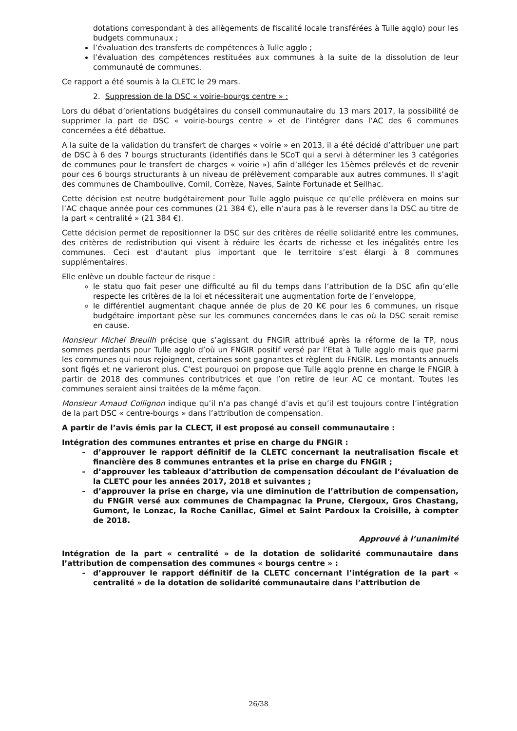dotations correspondant à des allègements de fiscalité locale transférées à Tulle agglo) pour les budgets communaux ;
l’évaluation des transferts de compétences à Tulle agglo ;
l’évaluation des compétences restituées aux communes à la suite de la dissolution de leur communauté de communes.
Ce rapport a été soumis à la CLETC le 29 mars.
2. Suppression de la DSC « voirie-bourgs centre » :
Lors du débat d’orientations budgétaires du conseil communautaire du 13 mars 2017, la possibilité de supprimer la part de DSC « voirie-bourgs centre » et de l’intégrer dans l’AC des 6 communes concernées a été débattue.
A la suite de la validation du transfert de charges « voirie » en 2013, il a été décidé d’attribuer une part de DSC à 6 des 7 bourgs structurants (identifiés dans le SCoT qui a servi à déterminer les 3 catégories de communes pour le transfert de charges « voirie ») afin d’alléger les 15èmes prélevés et de revenir pour ces 6 bourgs structurants à un niveau de prélèvement comparable aux autres communes. Il s’agit des communes de Chamboulive, Cornil, Corrèze, Naves, Sainte Fortunade et Seilhac.
Cette décision est neutre budgétairement pour Tulle agglo puisque ce qu’elle prélèvera en moins sur l’AC chaque année pour ces communes (21 384 €), elle n’aura pas à le reverser dans la DSC au titre de la part « centralité » (21 384 €).
Cette décision permet de repositionner la DSC sur des critères de réelle solidarité entre les communes, des critères de redistribution qui visent à réduire les écarts de richesse et les inégalités entre les communes. Ceci est d’autant plus important que le territoire s’est élargi à 8 communes supplémentaires.
Elle enlève un double facteur de risque :
le statu quo fait peser une difficulté au fil du temps dans l’attribution de la DSC afin qu’elle respecte les critères de la loi et nécessiterait une augmentation forte de l’enveloppe,
le différentiel augmentant chaque année de plus de 20 K€ pour les 6 communes, un risque budgétaire important pèse sur les communes concernées dans le cas où la DSC serait remise en cause.
Monsieur Michel Breuilh précise que s’agissant du FNGIR attribué après la réforme de la TP, nous sommes perdants pour Tulle agglo d’où un FNGIR positif versé par l’Etat à Tulle agglo mais que parmi les communes qui nous rejoignent, certaines sont gagnantes et règlent du FNGIR. Les montants annuels sont figés et ne varieront plus. C’est pourquoi on propose que Tulle agglo prenne en charge le FNGIR à partir de 2018 des communes contributrices et que l’on retire de leur AC ce montant. Toutes les communes seraient ainsi traitées de la même façon.
Monsieur Arnaud Collignon indique qu’il n’a pas changé d’avis et qu’il est toujours contre l’intégration de la part DSC « centre-bourgs » dans l’attribution de compensation.
A partir de l’avis émis par la CLECT, il est proposé au conseil communautaire :
Intégration des communes entrantes et prise en charge du FNGIR :
d’approuver le rapport définitif de la CLETC concernant la neutralisation fiscale et financière des 8 communes entrantes et la prise en charge du FNGIR ;
d’approuver les tableaux d’attribution de compensation découlant de l’évaluation de la CLETC pour les années 2017, 2018 et suivantes ;
d’approuver la prise en charge, via une diminution de l’attribution de compensation, du FNGIR versé aux communes de Champagnac la Prune, Clergoux, Gros Chastang, Gumont, le Lonzac, la Roche Canillac, Gimel et Saint Pardoux la Croisille, à compter de 2018.
Approuvé à l’unanimité
Intégration de la part « centralité » de la dotation de solidarité communautaire dans l’attribution de compensation des communes « bourgs centre » :
d’approuver le rapport définitif de la CLETC concernant l’intégration de la part « centralité » de la dotation de solidarité communautaire dans l’attribution de
26/38